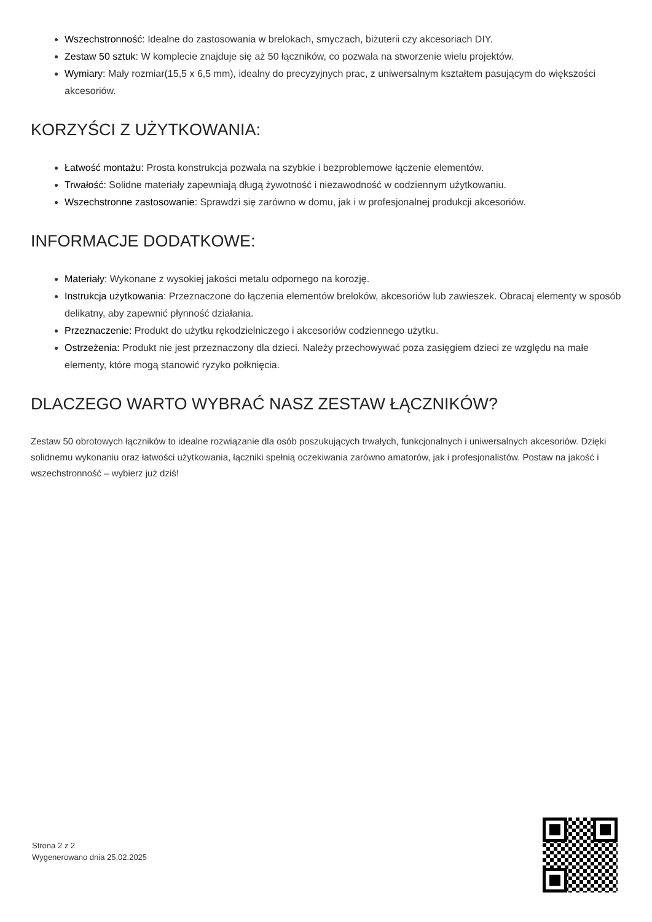Wszechstronność: Idealne do zastosowania w brelokach, smyczach, biżuterii czy akcesoriach DIY.
Zestaw 50 sztuk: W komplecie znajduje się aż 50 łączników, co pozwala na stworzenie wielu projektów.
Wymiary: Mały rozmiar(15,5 x 6,5 mm), idealny do precyzyjnych prac, z uniwersalnym kształtem pasującym do większości akcesoriów.
KORZYŚCI Z UŻYTKOWANIA:
Łatwość montażu: Prosta konstrukcja pozwala na szybkie i bezproblemowe łączenie elementów.
Trwałość: Solidne materiały zapewniają długą żywotność i niezawodność w codziennym użytkowaniu.
Wszechstronne zastosowanie: Sprawdzi się zarówno w domu, jak i w profesjonalnej produkcji akcesoriów.
INFORMACJE DODATKOWE:
Materiały: Wykonane z wysokiej jakości metalu odpornego na korozję.
Instrukcja użytkowania: Przeznaczone do łączenia elementów breloków, akcesoriów lub zawieszek. Obracaj elementy w sposób delikatny, aby zapewnić płynność działania.
Przeznaczenie: Produkt do użytku rękodzielniczego i akcesoriów codziennego użytku.
Ostrzeżenia: Produkt nie jest przeznaczony dla dzieci. Należy przechowywać poza zasięgiem dzieci ze względu na małe elementy, które mogą stanowić ryzyko połknięcia.
DLACZEGO WARTO WYBRAĆ NASZ ZESTAW ŁĄCZNIKÓW?
Zestaw 50 obrotowych łączników to idealne rozwiązanie dla osób poszukujących trwałych, funkcjonalnych i uniwersalnych akcesoriów. Dzięki solidnemu wykonaniu oraz łatwości użytkowania, łączniki spełnią oczekiwania zarówno amatorów, jak i profesjonalistów. Postaw na jakość i wszechstronność – wybierz już dziś!
Strona 2 z 2
Wygenerowano dnia 25.02.2025